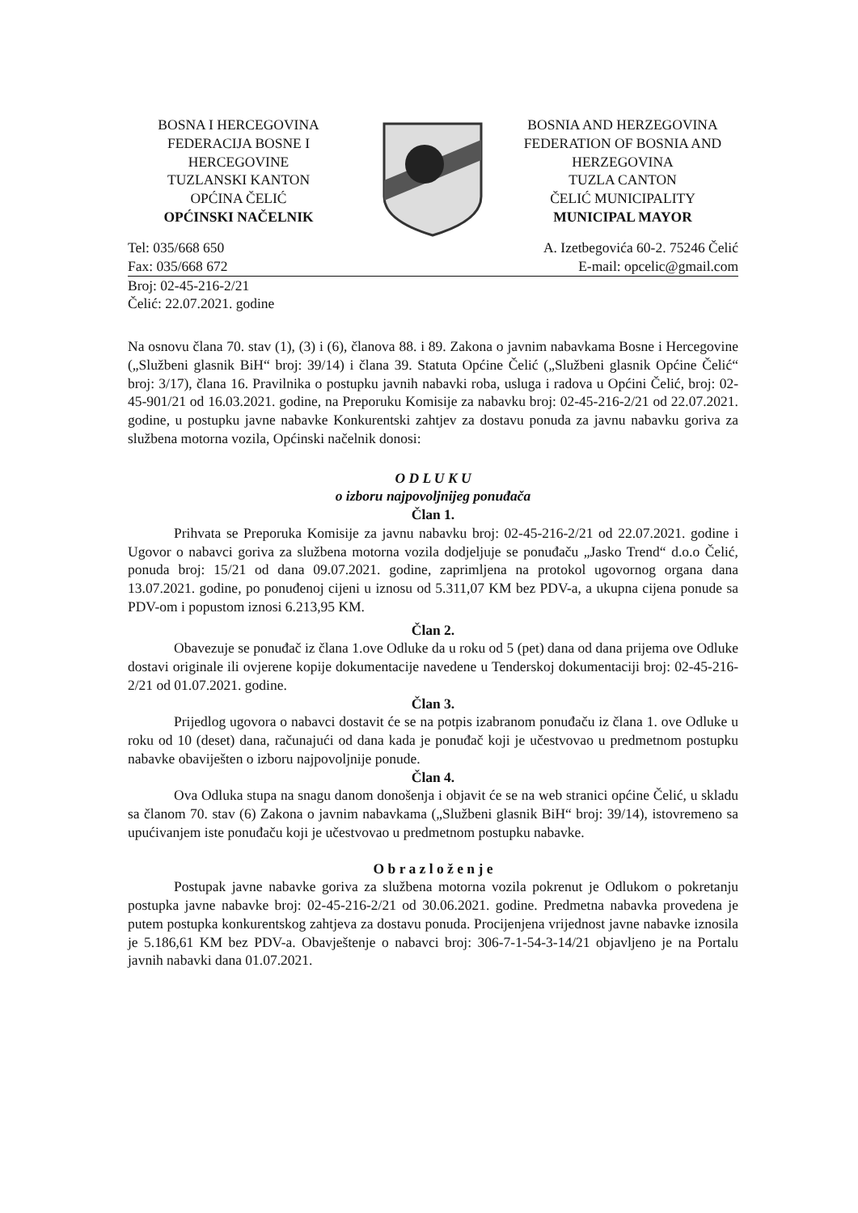BOSNA I HERCEGOVINA
FEDERACIJA BOSNE I
HERCEGOVINE
TUZLANSKI KANTON
OPĆINA ČELIĆ
OPĆINSKI NAČELNIK
BOSNIA AND HERZEGOVINA
FEDERATION OF BOSNIA AND
HERZEGOVINA
TUZLA CANTON
ČELIĆ MUNICIPALITY
MUNICIPAL MAYOR
Tel: 035/668 650
Fax: 035/668 672
A. Izetbegovića 60-2. 75246 Čelić
E-mail: opcelic@gmail.com
Broj: 02-45-216-2/21
Čelić: 22.07.2021. godine
Na osnovu člana 70. stav (1), (3) i (6), članova 88. i 89. Zakona o javnim nabavkama Bosne i Hercegovine („Službeni glasnik BiH“ broj: 39/14) i člana 39. Statuta Općine Čelić („Službeni glasnik Općine Čelić“ broj: 3/17), člana 16. Pravilnika o postupku javnih nabavki roba, usluga i radova u Općini Čelić, broj: 02-45-901/21 od 16.03.2021. godine, na Preporuku Komisije za nabavku broj: 02-45-216-2/21 od 22.07.2021. godine, u postupku javne nabavke Konkurentski zahtjev za dostavu ponuda za javnu nabavku goriva za službena motorna vozila, Općinski načelnik donosi:
O D L U K U
o izboru najpovoljnijeg ponuđača
Član 1.
Prihvata se Preporuka Komisije za javnu nabavku broj: 02-45-216-2/21 od 22.07.2021. godine i Ugovor o nabavci goriva za službena motorna vozila dodjeljuje se ponuđaču „Jasko Trend“ d.o.o Čelić, ponuda broj: 15/21 od dana 09.07.2021. godine, zaprimljena na protokol ugovornog organa dana 13.07.2021. godine, po ponuđenoj cijeni u iznosu od 5.311,07 KM bez PDV-a, a ukupna cijena ponude sa PDV-om i popustom iznosi 6.213,95 KM.
Član 2.
Obavezuje se ponuđač iz člana 1.ove Odluke da u roku od 5 (pet) dana od dana prijema ove Odluke dostavi originale ili ovjerene kopije dokumentacije navedene u Tenderskoj dokumentaciji broj: 02-45-216-2/21 od 01.07.2021. godine.
Član 3.
Prijedlog ugovora o nabavci dostavit će se na potpis izabranom ponuđaču iz člana 1. ove Odluke u roku od 10 (deset) dana, računajući od dana kada je ponuđač koji je učestvovao u predmetnom postupku nabavke obaviješten o izboru najpovoljnije ponude.
Član 4.
Ova Odluka stupa na snagu danom donošenja i objavit će se na web stranici općine Čelić, u skladu sa članom 70. stav (6) Zakona o javnim nabavkama („Službeni glasnik BiH“ broj: 39/14), istovremeno sa upućivanjem iste ponuđaču koji je učestvovao u predmetnom postupku nabavke.
O b r a z l o ž e n j e
Postupak javne nabavke goriva za službena motorna vozila pokrenut je Odlukom o pokretanju postupka javne nabavke broj: 02-45-216-2/21 od 30.06.2021. godine. Predmetna nabavka provedena je putem postupka konkurentskog zahtjeva za dostavu ponuda. Procijenjena vrijednost javne nabavke iznosila je 5.186,61 KM bez PDV-a. Obavještenje o nabavci broj: 306-7-1-54-3-14/21 objavljeno je na Portalu javnih nabavki dana 01.07.2021.